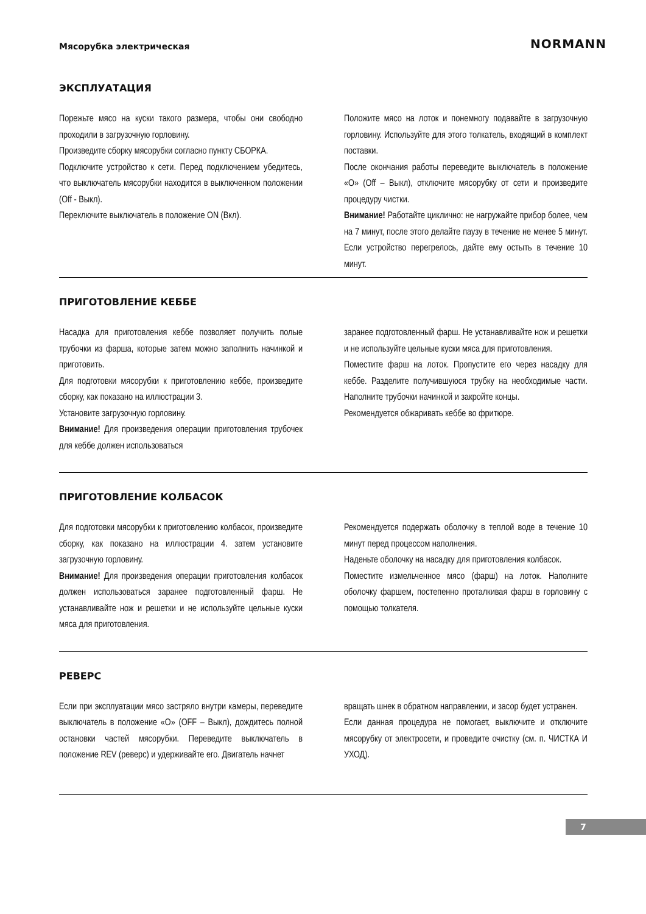Мясорубка электрическая NORMANN
ЭКСПЛУАТАЦИЯ
Порежьте мясо на куски такого размера, чтобы они свободно проходили в загрузочную горловину.
Произведите сборку мясорубки согласно пункту СБОРКА.
Подключите устройство к сети. Перед подключением убедитесь, что выключатель мясорубки находится в выключенном положении (Off - Выкл).
Переключите выключатель в положение ON (Вкл).
Положите мясо на лоток и понемногу подавайте в загрузочную горловину. Используйте для этого толкатель, входящий в комплект поставки.
После окончания работы переведите выключатель в положение «О» (Off – Выкл), отключите мясорубку от сети и произведите процедуру чистки.
Внимание! Работайте циклично: не нагружайте прибор более, чем на 7 минут, после этого делайте паузу в течение не менее 5 минут. Если устройство перегрелось, дайте ему остыть в течение 10 минут.
ПРИГОТОВЛЕНИЕ КЕББЕ
Насадка для приготовления кеббе позволяет получить полые трубочки из фарша, которые затем можно заполнить начинкой и приготовить.
Для подготовки мясорубки к приготовлению кеббе, произведите сборку, как показано на иллюстрации 3.
Установите загрузочную горловину.
Внимание! Для произведения операции приготовления трубочек для кеббе должен использоваться
заранее подготовленный фарш. Не устанавливайте нож и решетки и не используйте цельные куски мяса для приготовления.
Поместите фарш на лоток. Пропустите его через насадку для кеббе. Разделите получившуюся трубку на необходимые части. Наполните трубочки начинкой и закройте концы.
Рекомендуется обжаривать кеббе во фритюре.
ПРИГОТОВЛЕНИЕ КОЛБАСОК
Для подготовки мясорубки к приготовлению колбасок, произведите сборку, как показано на иллюстрации 4. затем установите загрузочную горловину.
Внимание! Для произведения операции приготовления колбасок должен использоваться заранее подготовленный фарш. Не устанавливайте нож и решетки и не используйте цельные куски мяса для приготовления.
Рекомендуется подержать оболочку в теплой воде в течение 10 минут перед процессом наполнения.
Наденьте оболочку на насадку для приготовления колбасок.
Поместите измельченное мясо (фарш) на лоток. Наполните оболочку фаршем, постепенно проталкивая фарш в горловину с помощью толкателя.
РЕВЕРС
Если при эксплуатации мясо застряло внутри камеры, переведите выключатель в положение «О» (OFF – Выкл), дождитесь полной остановки частей мясорубки. Переведите выключатель в положение REV (реверс) и удерживайте его. Двигатель начнет
вращать шнек в обратном направлении, и засор будет устранен.
Если данная процедура не помогает, выключите и отключите мясорубку от электросети, и проведите очистку (см. п. ЧИСТКА И УХОД).
7